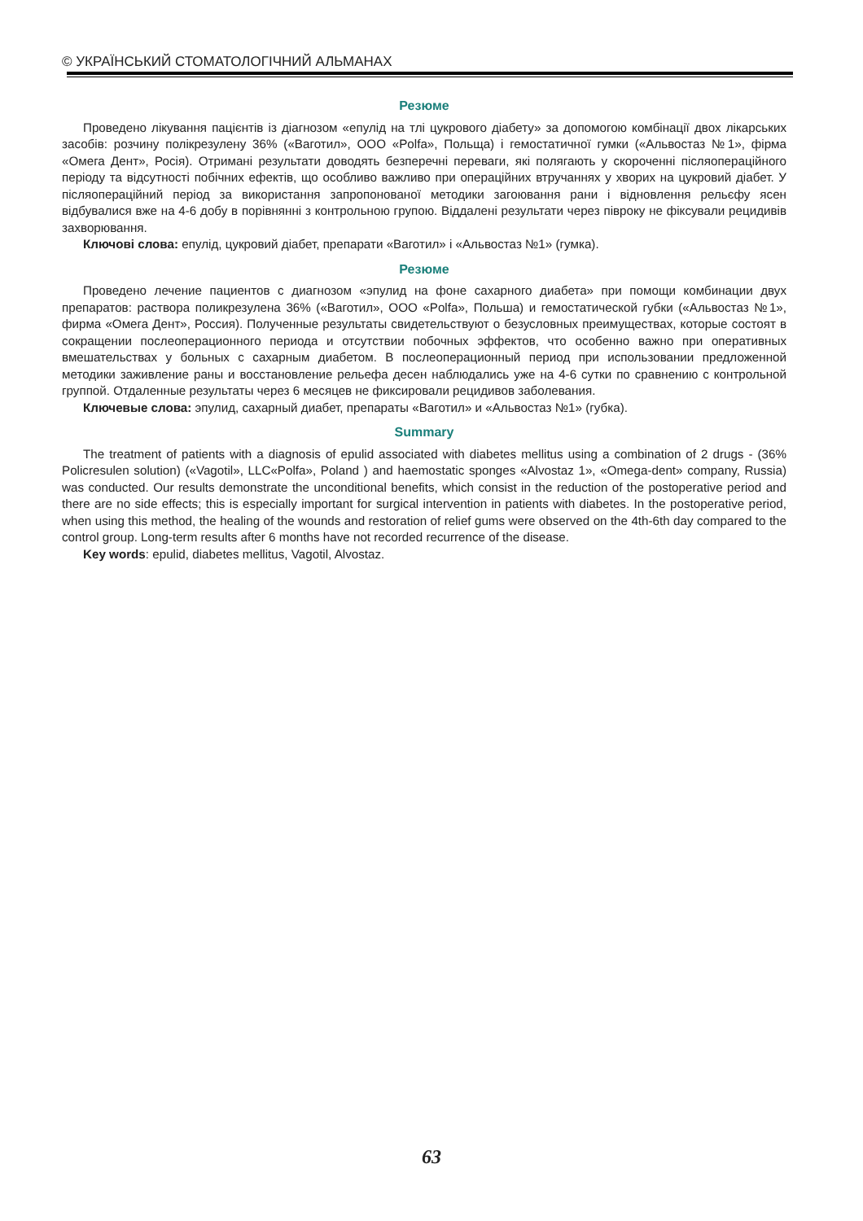© УКРАЇНСЬКИЙ СТОМАТОЛОГІЧНИЙ АЛЬМАНАХ
Резюме
Проведено лікування пацієнтів із діагнозом «епулід на тлі цукрового діабету» за допомогою комбінації двох лікарських засобів: розчину полікрезулену 36% («Ваготил», ООО «Polfa», Польща) і гемостатичної гумки («Альвостаз №1», фірма «Омега Дент», Росія). Отримані результати доводять безперечні переваги, які полягають у скороченні післяопераційного періоду та відсутності побічних ефектів, що особливо важливо при операційних втручаннях у хворих на цукровий діабет. У післяопераційний період за використання запропонованої методики загоювання рани і відновлення рельєфу ясен відбувалися вже на 4-6 добу в порівнянні з контрольною групою. Віддалені результати через півроку не фіксували рецидивів захворювання.
Ключові слова: епулід, цукровий діабет, препарати «Ваготил» і «Альвостаз №1» (гумка).
Резюме
Проведено лечение пациентов с диагнозом «эпулид на фоне сахарного диабета» при помощи комбинации двух препаратов: раствора поликрезулена 36% («Ваготил», ООО «Polfa», Польша) и гемостатической губки («Альвостаз №1», фирма «Омега Дент», Россия). Полученные результаты свидетельствуют о безусловных преимуществах, которые состоят в сокращении послеоперационного периода и отсутствии побочных эффектов, что особенно важно при оперативных вмешательствах у больных с сахарным диабетом. В послеоперационный период при использовании предложенной методики заживление раны и восстановление рельефа десен наблюдались уже на 4-6 сутки по сравнению с контрольной группой. Отдаленные результаты через 6 месяцев не фиксировали рецидивов заболевания.
Ключевые слова: эпулид, сахарный диабет, препараты «Ваготил» и «Альвостаз №1» (губка).
Summary
The treatment of patients with a diagnosis of epulid associated with diabetes mellitus using a combination of 2 drugs - (36% Policresulen solution) («Vagotil», LLC«Polfa», Poland ) and haemostatic sponges «Alvostaz 1», «Omega-dent» company, Russia) was conducted. Our results demonstrate the unconditional benefits, which consist in the reduction of the postoperative period and there are no side effects; this is especially important for surgical intervention in patients with diabetes. In the postoperative period, when using this method, the healing of the wounds and restoration of relief gums were observed on the 4th-6th day compared to the control group. Long-term results after 6 months have not recorded recurrence of the disease.
Key words: epulid, diabetes mellitus, Vagotil, Alvostaz.
63